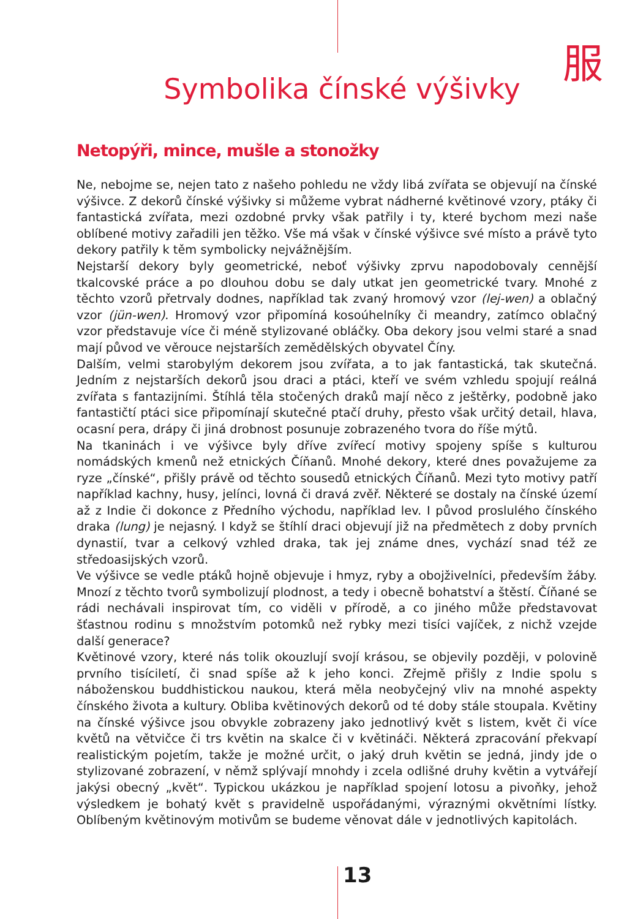服
Symbolika čínské výšivky
Netopýři, mince, mušle a stonožky
Ne, nebojme se, nejen tato z našeho pohledu ne vždy libá zvířata se objevují na čínské výšivce. Z dekorů čínské výšivky si můžeme vybrat nádherné květinové vzory, ptáky či fantastická zvířata, mezi ozdobné prvky však patřily i ty, které bychom mezi naše oblíbené motivy zařadili jen těžko. Vše má však v čínské výšivce své místo a právě tyto dekory patřily k těm symbolicky nejvážnějším.
Nejstarší dekory byly geometrické, neboť výšivky zprvu napodobovaly cennější tkalcovské práce a po dlouhou dobu se daly utkat jen geometrické tvary. Mnohé z těchto vzorů přetrvaly dodnes, například tak zvaný hromový vzor (lej-wen) a oblačný vzor (jün-wen). Hromový vzor připomíná kosoúhelníky či meandry, zatímco oblačný vzor představuje více či méně stylizované obláčky. Oba dekory jsou velmi staré a snad mají původ ve věrouce nejstarších zemědělských obyvatel Číny.
Dalším, velmi starobylým dekorem jsou zvířata, a to jak fantastická, tak skutečná. Jedním z nejstarších dekorů jsou draci a ptáci, kteří ve svém vzhledu spojují reálná zvířata s fantazijními. Štíhlá těla stočených draků mají něco z ještěrky, podobně jako fantastičtí ptáci sice připomínají skutečné ptačí druhy, přesto však určitý detail, hlava, ocasní pera, drápy či jiná drobnost posunuje zobrazeného tvora do říše mýtů.
Na tkaninách i ve výšivce byly dříve zvířecí motivy spojeny spíše s kulturou nomádských kmenů než etnických Číňanů. Mnohé dekory, které dnes považujeme za ryze „čínské“, přišly právě od těchto sousedů etnických Číňanů. Mezi tyto motivy patří například kachny, husy, jelínci, lovná či dravá zvěř. Některé se dostaly na čínské území až z Indie či dokonce z Předního východu, například lev. I původ proslulého čínského draka (lung) je nejasný. I když se štíhlí draci objevují již na předmětech z doby prvních dynastií, tvar a celkový vzhled draka, tak jej známe dnes, vychází snad též ze středoasijských vzorů.
Ve výšivce se vedle ptáků hojně objevuje i hmyz, ryby a obojživelníci, především žáby. Mnozí z těchto tvorů symbolizují plodnost, a tedy i obecně bohatství a štěstí. Číňané se rádi nechávali inspirovat tím, co viděli v přírodě, a co jiného může představovat šťastnou rodinu s množstvím potomků než rybky mezi tisíci vajíček, z nichž vzejde další generace?
Květinové vzory, které nás tolik okouzlují svojí krásou, se objevily později, v polovině prvního tisíciletí, či snad spíše až k jeho konci. Zřejmě přišly z Indie spolu s náboženskou buddhistickou naukou, která měla neobyčejný vliv na mnohé aspekty čínského života a kultury. Obliba květinových dekorů od té doby stále stoupala. Květiny na čínské výšivce jsou obvykle zobrazeny jako jednotlivý květ s listem, květ či více květů na větvičce či trs květin na skalce či v květináči. Některá zpracování překvapí realistickým pojetím, takže je možné určit, o jaký druh květin se jedná, jindy jde o stylizované zobrazení, v němž splývají mnohdy i zcela odlišné druhy květin a vytvářejí jakýsi obecný „květ“. Typickou ukázkou je například spojení lotosu a pivoňky, jehož výsledkem je bohatý květ s pravidelně uspořádanými, výraznými okvětními lístky. Oblíbeným květinovým motivům se budeme věnovat dále v jednotlivých kapitolách.
13